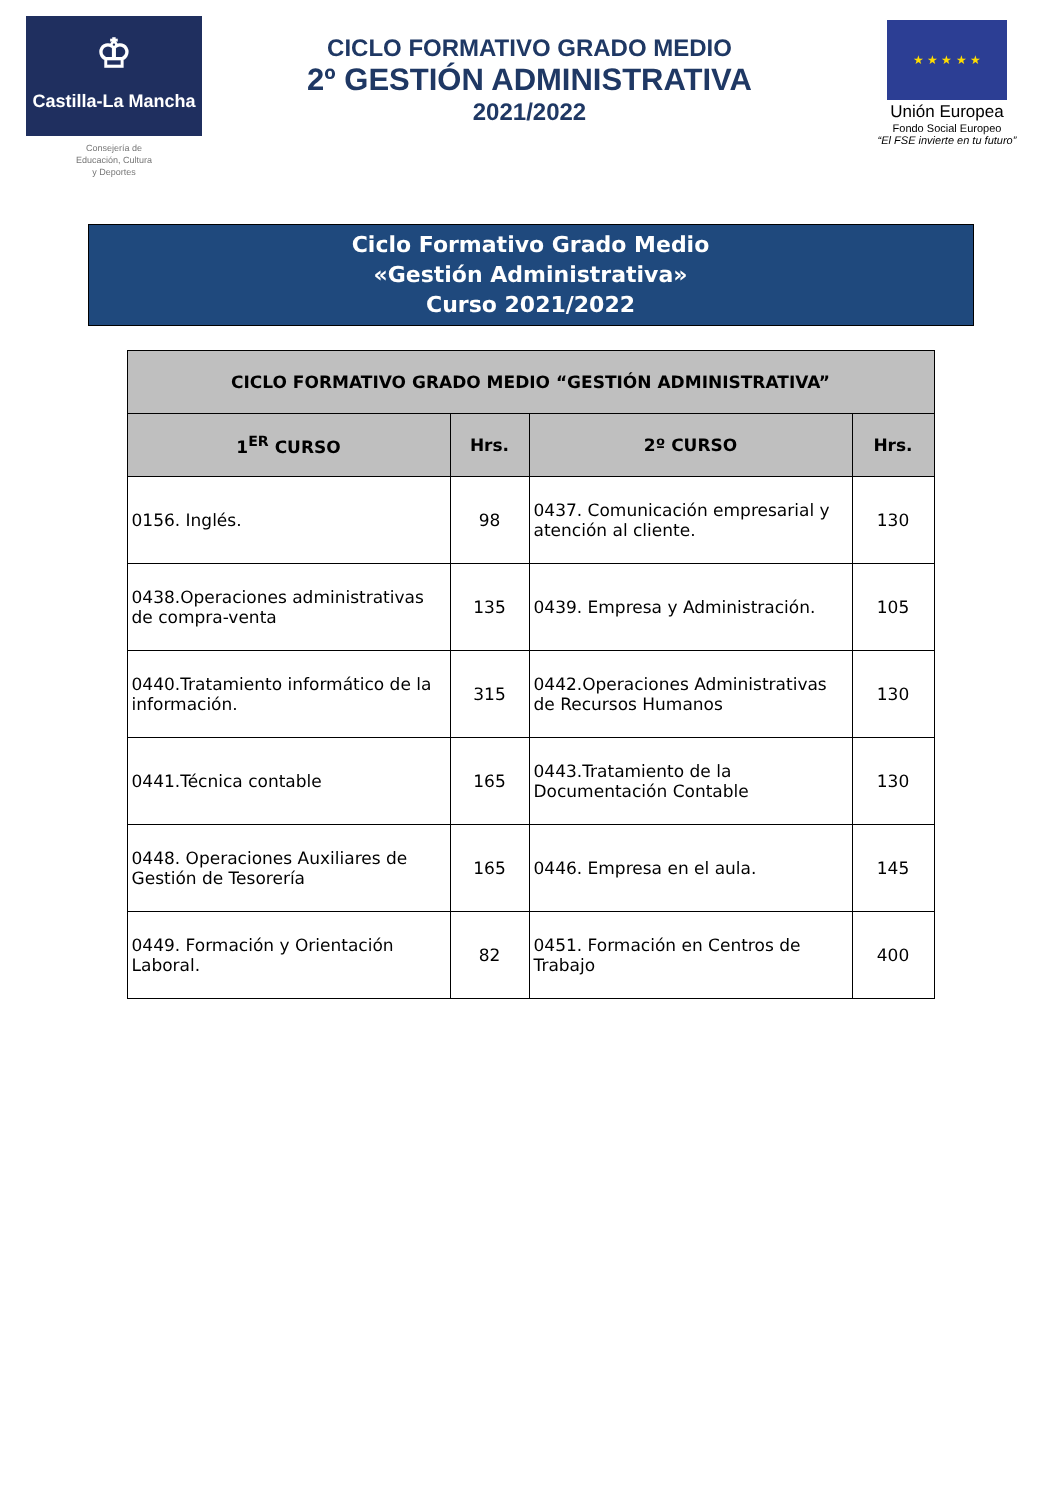♔
Castilla-La Mancha
Consejería de
Educación, Cultura
y Deportes
CICLO FORMATIVO GRADO MEDIO
2º GESTIÓN ADMINISTRATIVA
2021/2022
★ ★ ★ ★ ★
Unión Europea
Fondo Social Europeo
“El FSE invierte en tu futuro”
Ciclo Formativo Grado Medio
«Gestión Administrativa»
Curso 2021/2022
| CICLO FORMATIVO GRADO MEDIO “GESTIÓN ADMINISTRATIVA” | | | |
| --- | --- | --- | --- |
| 1<sup>ER</sup> CURSO | Hrs. | 2º CURSO | Hrs. |
| 0156. Inglés. | 98 | 0437. Comunicación empresarial y atención al cliente. | 130 |
| 0438.Operaciones administrativas de compra-venta | 135 | 0439. Empresa y Administración. | 105 |
| 0440.Tratamiento informático de la información. | 315 | 0442.Operaciones Administrativas de Recursos Humanos | 130 |
| 0441.Técnica contable | 165 | 0443.Tratamiento de la Documentación Contable | 130 |
| 0448. Operaciones Auxiliares de Gestión de Tesorería | 165 | 0446. Empresa en el aula. | 145 |
| 0449. Formación y Orientación Laboral. | 82 | 0451. Formación en Centros de Trabajo | 400 |